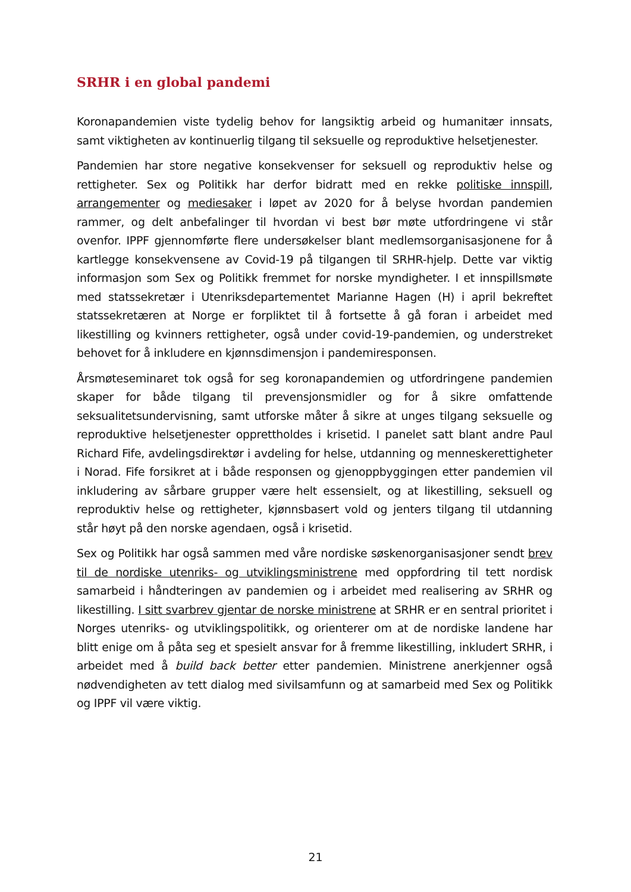SRHR i en global pandemi
Koronapandemien viste tydelig behov for langsiktig arbeid og humanitær innsats, samt viktigheten av kontinuerlig tilgang til seksuelle og reproduktive helsetjenester.
Pandemien har store negative konsekvenser for seksuell og reproduktiv helse og rettigheter. Sex og Politikk har derfor bidratt med en rekke politiske innspill, arrangementer og mediesaker i løpet av 2020 for å belyse hvordan pandemien rammer, og delt anbefalinger til hvordan vi best bør møte utfordringene vi står ovenfor. IPPF gjennomførte flere undersøkelser blant medlemsorganisasjonene for å kartlegge konsekvensene av Covid-19 på tilgangen til SRHR-hjelp. Dette var viktig informasjon som Sex og Politikk fremmet for norske myndigheter. I et innspillsmøte med statssekretær i Utenriksdepartementet Marianne Hagen (H) i april bekreftet statssekretæren at Norge er forpliktet til å fortsette å gå foran i arbeidet med likestilling og kvinners rettigheter, også under covid-19-pandemien, og understreket behovet for å inkludere en kjønnsdimensjon i pandemiresponsen.
Årsmøteseminaret tok også for seg koronapandemien og utfordringene pandemien skaper for både tilgang til prevensjonsmidler og for å sikre omfattende seksualitetsundervisning, samt utforske måter å sikre at unges tilgang seksuelle og reproduktive helsetjenester opprettholdes i krisetid. I panelet satt blant andre Paul Richard Fife, avdelingsdirektør i avdeling for helse, utdanning og menneskerettigheter i Norad. Fife forsikret at i både responsen og gjenoppbyggingen etter pandemien vil inkludering av sårbare grupper være helt essensielt, og at likestilling, seksuell og reproduktiv helse og rettigheter, kjønnsbasert vold og jenters tilgang til utdanning står høyt på den norske agendaen, også i krisetid.
Sex og Politikk har også sammen med våre nordiske søskenorganisasjoner sendt brev til de nordiske utenriks- og utviklingsministrene med oppfordring til tett nordisk samarbeid i håndteringen av pandemien og i arbeidet med realisering av SRHR og likestilling. I sitt svarbrev gjentar de norske ministrene at SRHR er en sentral prioritet i Norges utenriks- og utviklingspolitikk, og orienterer om at de nordiske landene har blitt enige om å påta seg et spesielt ansvar for å fremme likestilling, inkludert SRHR, i arbeidet med å build back better etter pandemien. Ministrene anerkjenner også nødvendigheten av tett dialog med sivilsamfunn og at samarbeid med Sex og Politikk og IPPF vil være viktig.
21